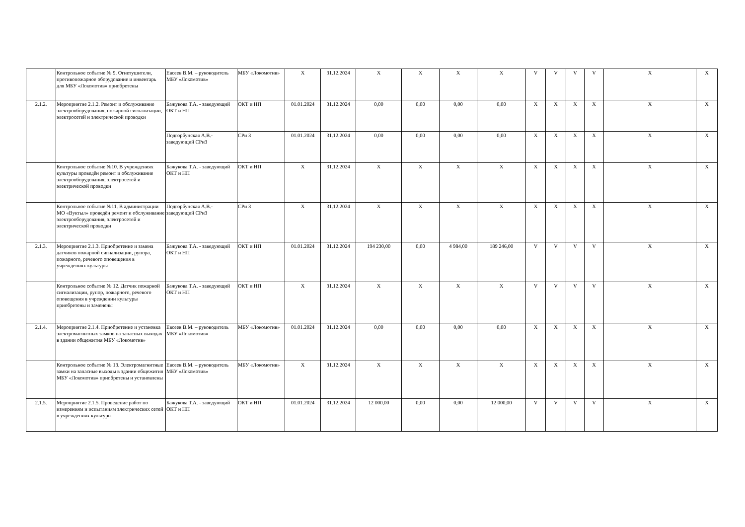| | Контрольное событие № 9. Огнетушители, противопожарное оборудование и инвентарь для МБУ «Локомотив» приобретены | Евсеев В.М. – руководитель МБУ «Локомотив» | МБУ «Локомотив» | X | 31.12.2024 | X | X | X | X | V | V | V | V | X | X |
| 2.1.2. | Мероприятие 2.1.2. Ремонт и обслуживание электрооборудования, пожарной сигнализации, электросетей и электрической проводки | Бажукова Т.А. - заведующий ОКТ и НП | ОКТ и НП | 01.01.2024 | 31.12.2024 | 0,00 | 0,00 | 0,00 | 0,00 | X | X | X | X | X | X |
| | | Подгорбунская А.В.- заведующий СРиЗ | СРи З | 01.01.2024 | 31.12.2024 | 0,00 | 0,00 | 0,00 | 0,00 | X | X | X | X | X | X |
| | Контрольное событие №10. В учреждениях культуры проведён ремонт и обслуживание электрооборудования, электросетей и электрической проводки | Бажукова Т.А. - заведующий ОКТ и НП | ОКТ и НП | X | 31.12.2024 | X | X | X | X | X | X | X | X | X | X |
| | Контрольное событие №11. В администрации МО «Вуктыл» проведён ремонт и обслуживание электрооборудования, электросетей и электрической проводки | Подгорбунская А.В.- заведующий СРиЗ | СРи З | X | 31.12.2024 | X | X | X | X | X | X | X | X | X | X |
| 2.1.3. | Мероприятие 2.1.3. Приобретение и замена датчиков пожарной сигнализации, рупора, пожарного, речевого оповещения в учреждениях культуры | Бажукова Т.А. - заведующий ОКТ и НП | ОКТ и НП | 01.01.2024 | 31.12.2024 | 194 230,00 | 0,00 | 4 984,00 | 189 246,00 | V | V | V | V | X | X |
| | Контрольное событие № 12. Датчик пожарной сигнализации, рупор, пожарного, речевого оповещения в учреждении культуры приобретены и заменены | Бажукова Т.А. - заведующий ОКТ и НП | ОКТ и НП | X | 31.12.2024 | X | X | X | X | V | V | V | V | X | X |
| 2.1.4. | Мероприятие 2.1.4. Приобретение и установка электромагнитных замков на запасных выходах в здании общежития МБУ «Локомотив» | Евсеев В.М. – руководитель МБУ «Локомотив» | МБУ «Локомотив» | 01.01.2024 | 31.12.2024 | 0,00 | 0,00 | 0,00 | 0,00 | X | X | X | X | X | X |
| | Контрольное событие № 13. Электромагнитные замки на запасные выходы в здании общежития МБУ «Локомотив» приобретены и установлены | Евсеев В.М. – руководитель МБУ «Локомотив» | МБУ «Локомотив» | X | 31.12.2024 | X | X | X | X | X | X | X | X | X | X |
| 2.1.5. | Мероприятие 2.1.5. Проведение работ по измерениям и испытаниям электрических сетей в учреждениях культуры | Бажукова Т.А. - заведующий ОКТ и НП | ОКТ и НП | 01.01.2024 | 31.12.2024 | 12 000,00 | 0,00 | 0,00 | 12 000,00 | V | V | V | V | X | X |